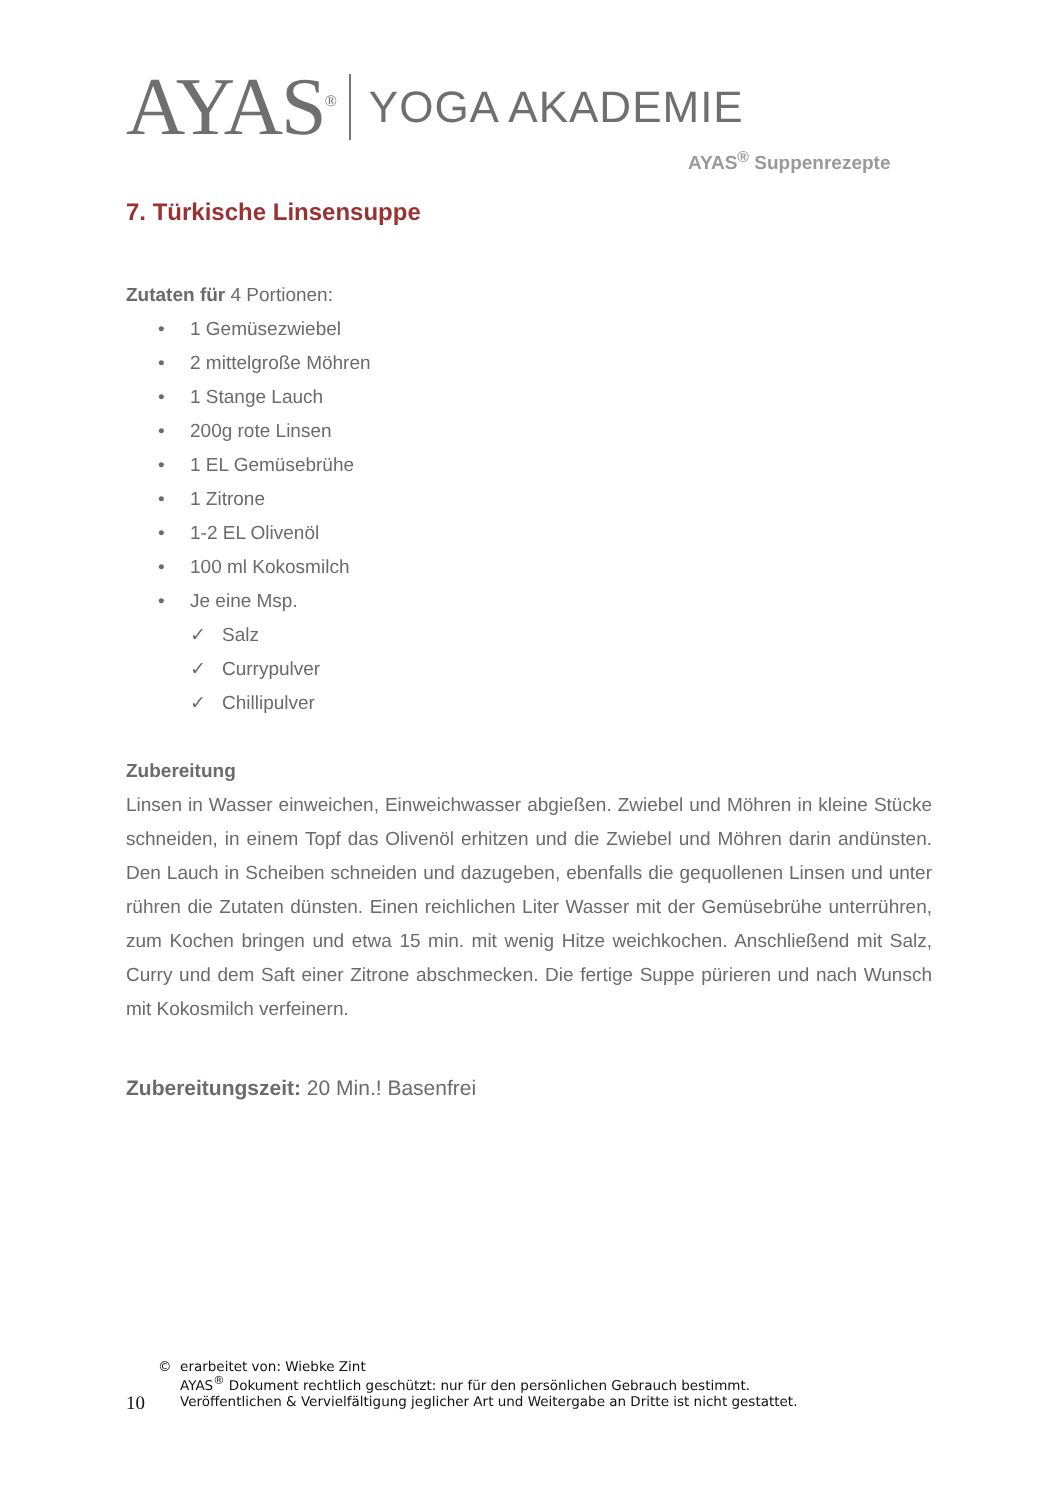AYAS<sup>®</sup> YOGA AKADEMIE
AYAS<sup>®</sup> Suppenrezepte
7. Türkische Linsensuppe
Zutaten für 4 Portionen:
• 1 Gemüsezwiebel
• 2 mittelgroße Möhren
• 1 Stange Lauch
• 200g rote Linsen
• 1 EL Gemüsebrühe
• 1 Zitrone
• 1-2 EL Olivenöl
• 100 ml Kokosmilch
• Je eine Msp.
✓ Salz
✓ Currypulver
✓ Chillipulver
Zubereitung
Linsen in Wasser einweichen, Einweichwasser abgießen. Zwiebel und Möhren in kleine Stücke schneiden, in einem Topf das Olivenöl erhitzen und die Zwiebel und Möhren darin andünsten. Den Lauch in Scheiben schneiden und dazugeben, ebenfalls die gequollenen Linsen und unter rühren die Zutaten dünsten. Einen reichlichen Liter Wasser mit der Gemüsebrühe unterrühren, zum Kochen bringen und etwa 15 min. mit wenig Hitze weichkochen. Anschließend mit Salz, Curry und dem Saft einer Zitrone abschmecken. Die fertige Suppe pürieren und nach Wunsch mit Kokosmilch verfeinern.
Zubereitungszeit: 20 Min.! Basenfrei
10
© erarbeitet von: Wiebke Zint
AYAS<sup>®</sup> Dokument rechtlich geschützt: nur für den persönlichen Gebrauch bestimmt.
Veröffentlichen & Vervielfältigung jeglicher Art und Weitergabe an Dritte ist nicht gestattet.